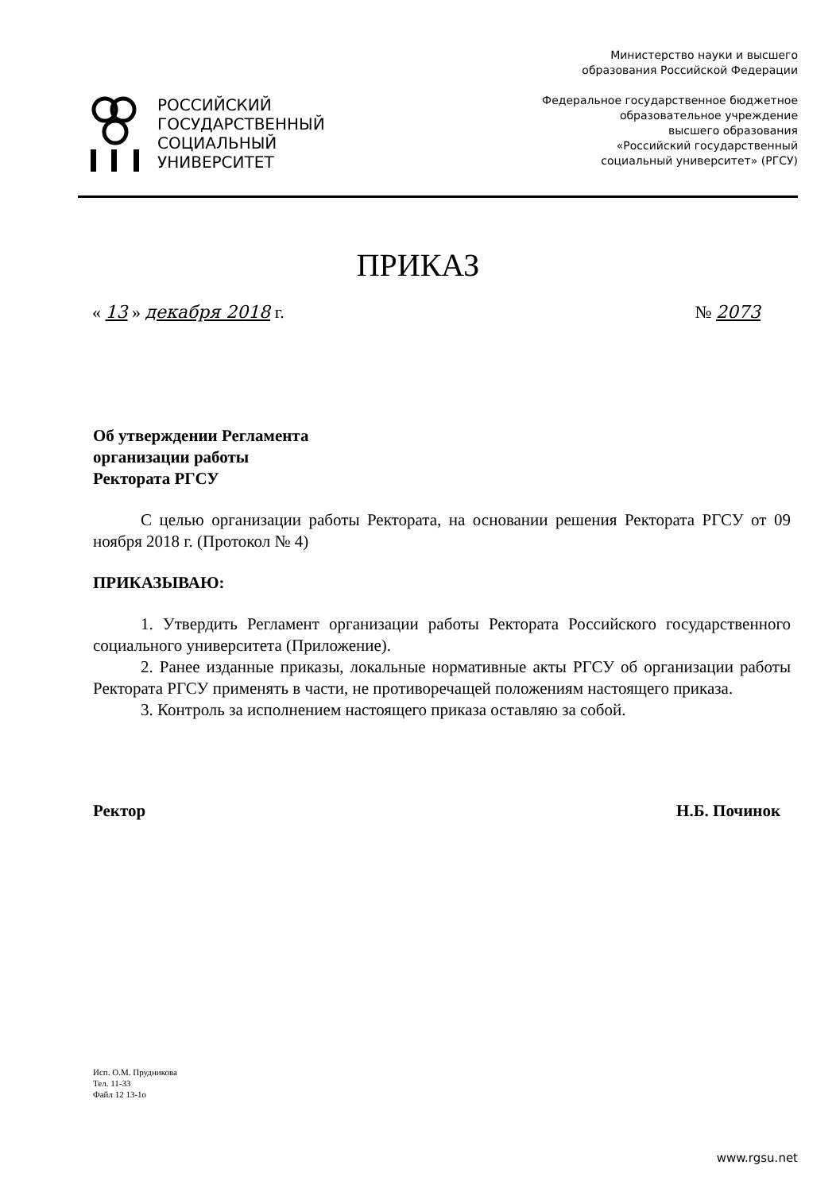РОССИЙСКИЙ
ГОСУДАРСТВЕННЫЙ
СОЦИАЛЬНЫЙ
УНИВЕРСИТЕТ
Министерство науки и высшего
образования Российской Федерации
Федеральное государственное бюджетное
образовательное учреждение
высшего образования
«Российский государственный
социальный университет» (РГСУ)
ПРИКАЗ
« 13 » декабря 2018 г. № 2073
Об утверждении Регламента
организации работы
Ректората РГСУ
С целью организации работы Ректората, на основании решения Ректората РГСУ от 09 ноября 2018 г. (Протокол № 4)
ПРИКАЗЫВАЮ:
1. Утвердить Регламент организации работы Ректората Российского государственного социального университета (Приложение).
2. Ранее изданные приказы, локальные нормативные акты РГСУ об организации работы Ректората РГСУ применять в части, не противоречащей положениям настоящего приказа.
3. Контроль за исполнением настоящего приказа оставляю за собой.
Ректор Н.Б. Починок
Исп. О.М. Прудникова
Тел. 11-33
Файл 12 13-1о
www.rgsu.net